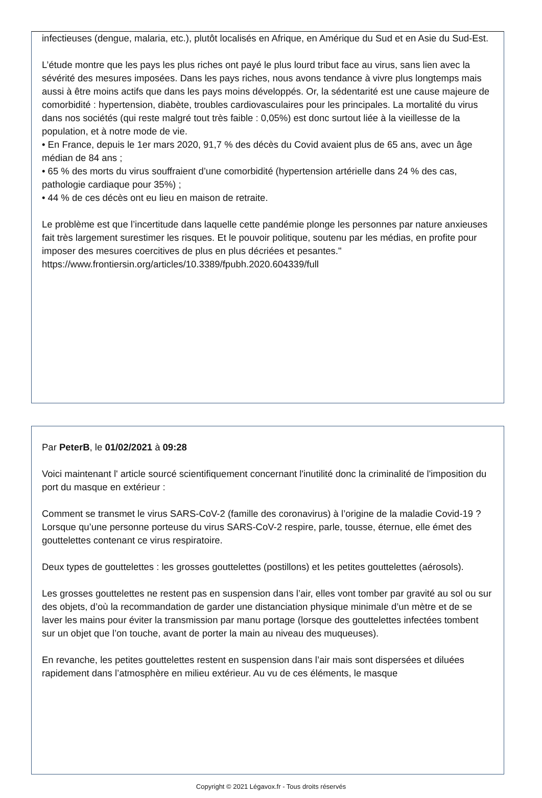infectieuses (dengue, malaria, etc.), plutôt localisés en Afrique, en Amérique du Sud et en Asie du Sud-Est.
L’étude montre que les pays les plus riches ont payé le plus lourd tribut face au virus, sans lien avec la sévérité des mesures imposées. Dans les pays riches, nous avons tendance à vivre plus longtemps mais aussi à être moins actifs que dans les pays moins développés. Or, la sédentarité est une cause majeure de comorbidité : hypertension, diabète, troubles cardiovasculaires pour les principales. La mortalité du virus dans nos sociétés (qui reste malgré tout très faible : 0,05%) est donc surtout liée à la vieillesse de la population, et à notre mode de vie.
• En France, depuis le 1er mars 2020, 91,7 % des décès du Covid avaient plus de 65 ans, avec un âge médian de 84 ans ;
• 65 % des morts du virus souffraient d’une comorbidité (hypertension artérielle dans 24 % des cas, pathologie cardiaque pour 35%) ;
• 44 % de ces décès ont eu lieu en maison de retraite.
Le problème est que l’incertitude dans laquelle cette pandémie plonge les personnes par nature anxieuses fait très largement surestimer les risques. Et le pouvoir politique, soutenu par les médias, en profite pour imposer des mesures coercitives de plus en plus décriées et pesantes."
https://www.frontiersin.org/articles/10.3389/fpubh.2020.604339/full
Par PeterB, le 01/02/2021 à 09:28
Voici maintenant l' article sourcé scientifiquement concernant l'inutilité donc la criminalité de l'imposition du port du masque en extérieur :
Comment se transmet le virus SARS-CoV-2 (famille des coronavirus) à l’origine de la maladie Covid-19 ?
Lorsque qu’une personne porteuse du virus SARS-CoV-2 respire, parle, tousse, éternue, elle émet des gouttelettes contenant ce virus respiratoire.
Deux types de gouttelettes : les grosses gouttelettes (postillons) et les petites gouttelettes (aérosols).
Les grosses gouttelettes ne restent pas en suspension dans l’air, elles vont tomber par gravité au sol ou sur des objets, d’où la recommandation de garder une distanciation physique minimale d’un mètre et de se laver les mains pour éviter la transmission par manu portage (lorsque des gouttelettes infectées tombent sur un objet que l’on touche, avant de porter la main au niveau des muqueuses).
En revanche, les petites gouttelettes restent en suspension dans l’air mais sont dispersées et diluées rapidement dans l’atmosphère en milieu extérieur. Au vu de ces éléments, le masque
Copyright © 2021 Légavox.fr - Tous droits réservés